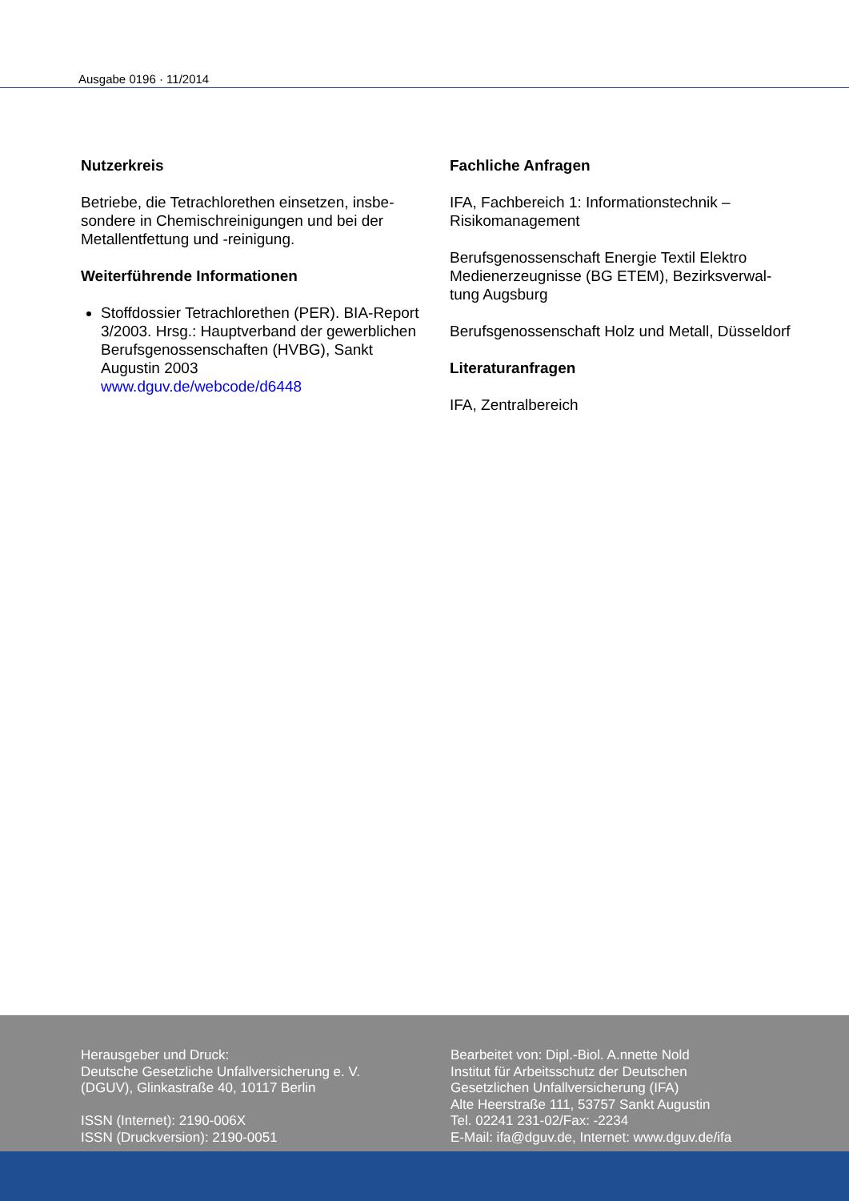Ausgabe 0196 · 11/2014
Nutzerkreis
Betriebe, die Tetrachlorethen einsetzen, insbe-sondere in Chemischreinigungen und bei der Metallentfettung und -reinigung.
Weiterführende Informationen
Stoffdossier Tetrachlorethen (PER). BIA-Report 3/2003. Hrsg.: Hauptverband der gewerblichen Berufsgenossenschaften (HVBG), Sankt Augustin 2003
www.dguv.de/webcode/d6448
Fachliche Anfragen
IFA, Fachbereich 1: Informationstechnik – Risikomanagement
Berufsgenossenschaft Energie Textil Elektro Medienerzeugnisse (BG ETEM), Bezirksverwal-tung Augsburg
Berufsgenossenschaft Holz und Metall, Düsseldorf
Literaturanfragen
IFA, Zentralbereich
Herausgeber und Druck:
Deutsche Gesetzliche Unfallversicherung e. V.
(DGUV), Glinkastraße 40, 10117 Berlin
ISSN (Internet): 2190-006X
ISSN (Druckversion): 2190-0051
Bearbeitet von: Dipl.-Biol. A.nnette Nold
Institut für Arbeitsschutz der Deutschen
Gesetzlichen Unfallversicherung (IFA)
Alte Heerstraße 111, 53757 Sankt Augustin
Tel. 02241 231-02/Fax: -2234
E-Mail: ifa@dguv.de, Internet: www.dguv.de/ifa